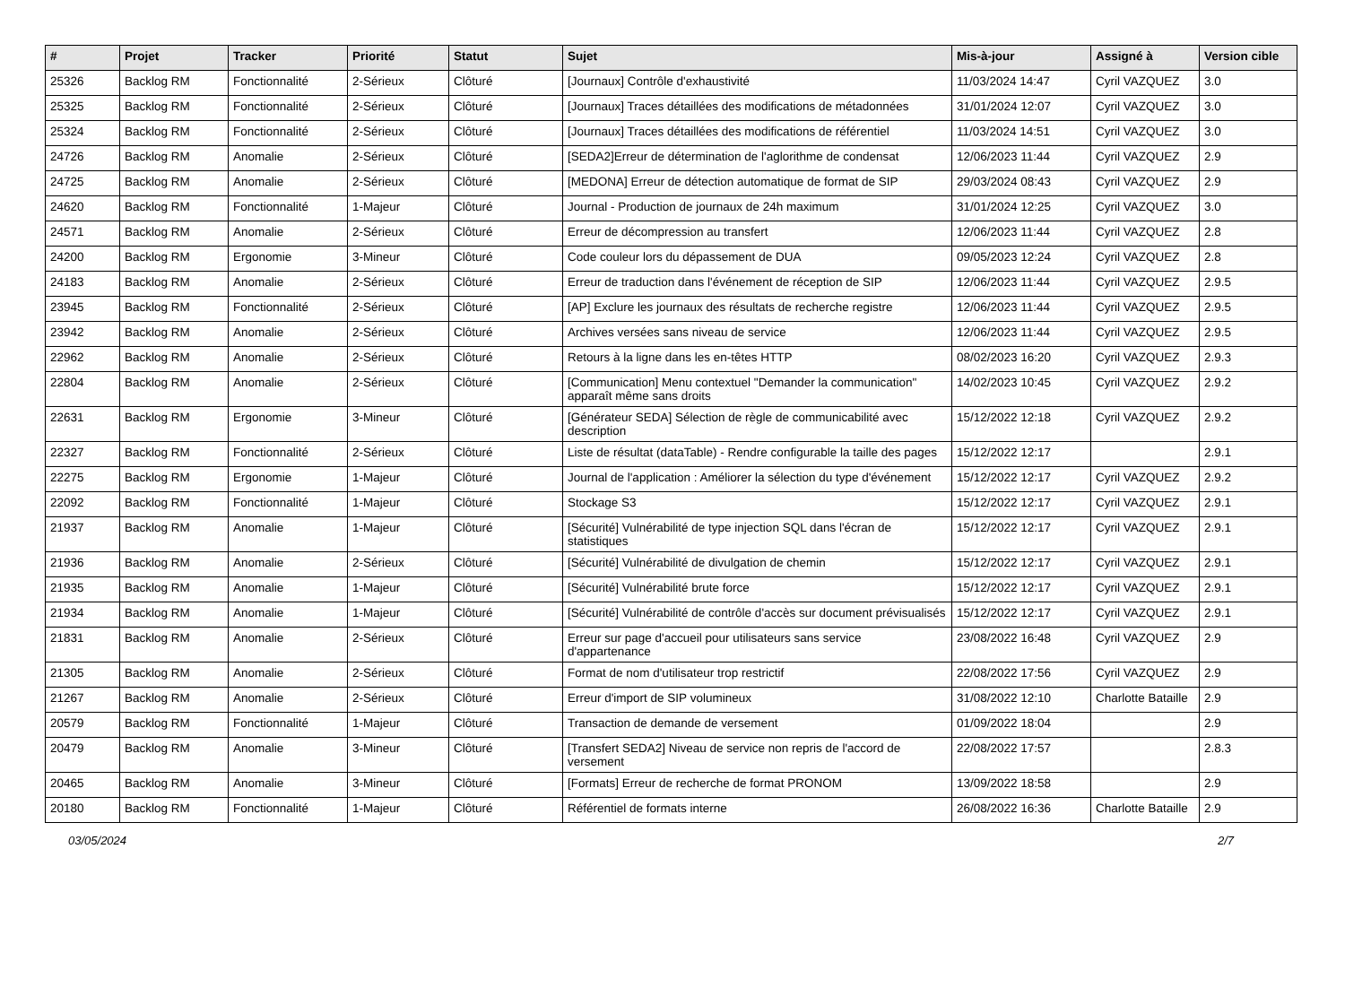| # | Projet | Tracker | Priorité | Statut | Sujet | Mis-à-jour | Assigné à | Version cible |
| --- | --- | --- | --- | --- | --- | --- | --- | --- |
| 25326 | Backlog RM | Fonctionnalité | 2-Sérieux | Clôturé | [Journaux] Contrôle d'exhaustivité | 11/03/2024 14:47 | Cyril VAZQUEZ | 3.0 |
| 25325 | Backlog RM | Fonctionnalité | 2-Sérieux | Clôturé | [Journaux] Traces détaillées des modifications de métadonnées | 31/01/2024 12:07 | Cyril VAZQUEZ | 3.0 |
| 25324 | Backlog RM | Fonctionnalité | 2-Sérieux | Clôturé | [Journaux] Traces détaillées des modifications de référentiel | 11/03/2024 14:51 | Cyril VAZQUEZ | 3.0 |
| 24726 | Backlog RM | Anomalie | 2-Sérieux | Clôturé | [SEDA2]Erreur de détermination de l'aglorithme de condensat | 12/06/2023 11:44 | Cyril VAZQUEZ | 2.9 |
| 24725 | Backlog RM | Anomalie | 2-Sérieux | Clôturé | [MEDONA] Erreur de détection automatique de format de SIP | 29/03/2024 08:43 | Cyril VAZQUEZ | 2.9 |
| 24620 | Backlog RM | Fonctionnalité | 1-Majeur | Clôturé | Journal - Production de journaux de 24h maximum | 31/01/2024 12:25 | Cyril VAZQUEZ | 3.0 |
| 24571 | Backlog RM | Anomalie | 2-Sérieux | Clôturé | Erreur de décompression au transfert | 12/06/2023 11:44 | Cyril VAZQUEZ | 2.8 |
| 24200 | Backlog RM | Ergonomie | 3-Mineur | Clôturé | Code couleur lors du dépassement de DUA | 09/05/2023 12:24 | Cyril VAZQUEZ | 2.8 |
| 24183 | Backlog RM | Anomalie | 2-Sérieux | Clôturé | Erreur de traduction dans l'événement de réception de SIP | 12/06/2023 11:44 | Cyril VAZQUEZ | 2.9.5 |
| 23945 | Backlog RM | Fonctionnalité | 2-Sérieux | Clôturé | [AP] Exclure les journaux des résultats de recherche registre | 12/06/2023 11:44 | Cyril VAZQUEZ | 2.9.5 |
| 23942 | Backlog RM | Anomalie | 2-Sérieux | Clôturé | Archives versées sans niveau de service | 12/06/2023 11:44 | Cyril VAZQUEZ | 2.9.5 |
| 22962 | Backlog RM | Anomalie | 2-Sérieux | Clôturé | Retours à la ligne dans les en-têtes HTTP | 08/02/2023 16:20 | Cyril VAZQUEZ | 2.9.3 |
| 22804 | Backlog RM | Anomalie | 2-Sérieux | Clôturé | [Communication] Menu contextuel "Demander la communication" apparaît même sans droits | 14/02/2023 10:45 | Cyril VAZQUEZ | 2.9.2 |
| 22631 | Backlog RM | Ergonomie | 3-Mineur | Clôturé | [Générateur SEDA] Sélection de règle de communicabilité avec description | 15/12/2022 12:18 | Cyril VAZQUEZ | 2.9.2 |
| 22327 | Backlog RM | Fonctionnalité | 2-Sérieux | Clôturé | Liste de résultat (dataTable) - Rendre configurable la taille des pages | 15/12/2022 12:17 | | 2.9.1 |
| 22275 | Backlog RM | Ergonomie | 1-Majeur | Clôturé | Journal de l'application : Améliorer la sélection du type d'événement | 15/12/2022 12:17 | Cyril VAZQUEZ | 2.9.2 |
| 22092 | Backlog RM | Fonctionnalité | 1-Majeur | Clôturé | Stockage S3 | 15/12/2022 12:17 | Cyril VAZQUEZ | 2.9.1 |
| 21937 | Backlog RM | Anomalie | 1-Majeur | Clôturé | [Sécurité] Vulnérabilité de type injection SQL dans l'écran de statistiques | 15/12/2022 12:17 | Cyril VAZQUEZ | 2.9.1 |
| 21936 | Backlog RM | Anomalie | 2-Sérieux | Clôturé | [Sécurité] Vulnérabilité de divulgation de chemin | 15/12/2022 12:17 | Cyril VAZQUEZ | 2.9.1 |
| 21935 | Backlog RM | Anomalie | 1-Majeur | Clôturé | [Sécurité] Vulnérabilité brute force | 15/12/2022 12:17 | Cyril VAZQUEZ | 2.9.1 |
| 21934 | Backlog RM | Anomalie | 1-Majeur | Clôturé | [Sécurité] Vulnérabilité de contrôle d'accès sur document prévisualisés | 15/12/2022 12:17 | Cyril VAZQUEZ | 2.9.1 |
| 21831 | Backlog RM | Anomalie | 2-Sérieux | Clôturé | Erreur sur page d'accueil pour utilisateurs sans service d'appartenance | 23/08/2022 16:48 | Cyril VAZQUEZ | 2.9 |
| 21305 | Backlog RM | Anomalie | 2-Sérieux | Clôturé | Format de nom d'utilisateur trop restrictif | 22/08/2022 17:56 | Cyril VAZQUEZ | 2.9 |
| 21267 | Backlog RM | Anomalie | 2-Sérieux | Clôturé | Erreur d'import de SIP volumineux | 31/08/2022 12:10 | Charlotte Bataille | 2.9 |
| 20579 | Backlog RM | Fonctionnalité | 1-Majeur | Clôturé | Transaction de demande de versement | 01/09/2022 18:04 | | 2.9 |
| 20479 | Backlog RM | Anomalie | 3-Mineur | Clôturé | [Transfert SEDA2] Niveau de service non repris de l'accord de versement | 22/08/2022 17:57 | | 2.8.3 |
| 20465 | Backlog RM | Anomalie | 3-Mineur | Clôturé | [Formats] Erreur de recherche de format PRONOM | 13/09/2022 18:58 | | 2.9 |
| 20180 | Backlog RM | Fonctionnalité | 1-Majeur | Clôturé | Référentiel de formats interne | 26/08/2022 16:36 | Charlotte Bataille | 2.9 |
03/05/2024 2/7